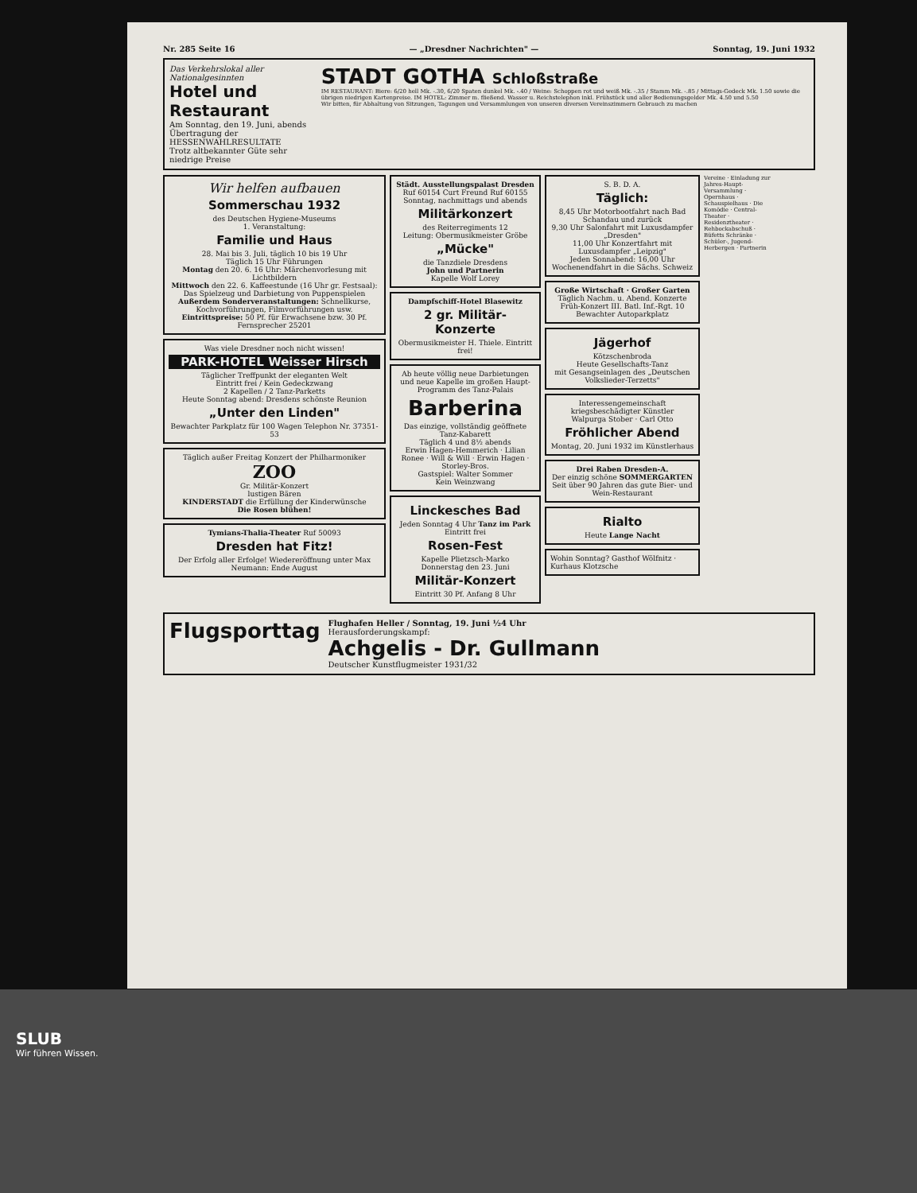Nr. 285 Seite 16 — „Dresdner Nachrichten" — Sonntag, 19. Juni 1932
Das Verkehrslokal aller Nationalgesinnten
Hotel und Restaurant
Am Sonntag, den 19. Juni, abends
Übertragung der HESSENWAHLRESULTATE
Trotz altbekannter Güte sehr niedrige Preise
STADT GOTHA Schloßstraße
IM RESTAURANT: Biere: 6/20 hell Mk. -.30, 6/20 Spaten dunkel Mk. -.40 / Weine: Schoppen rot und weiß Mk. -.35 / Stamm Mk. -.85 / Mittags-Gedeck Mk. 1.50 sowie die übrigen niedrigen Kartenpreise. IM HOTEL: Zimmer m. fließend. Wasser u. Reichstelephon inkl. Frühstück und aller Bedienungsgelder Mk. 4.50 und 5.50
Wir bitten, für Abhaltung von Sitzungen, Tagungen und Versammlungen von unseren diversen Vereinszimmern Gebrauch zu machen
Wir helfen aufbauen
Sommerschau 1932
des Deutschen Hygiene-Museums
1. Veranstaltung:
Familie und Haus
28. Mai bis 3. Juli, täglich 10 bis 19 Uhr
Täglich 15 Uhr Führungen
Montag den 20. 6. 16 Uhr: Märchenvorlesung mit Lichtbildern
Mittwoch den 22. 6. Kaffeestunde (16 Uhr gr. Festsaal): Das Spielzeug und Darbietung von Puppenspielen
Außerdem Sonderveranstaltungen: Schnellkurse, Kochvorführungen, Filmvorführungen usw.
Eintrittspreise: 50 Pf. für Erwachsene bzw. 30 Pf. Fernsprecher 25201
Was viele Dresdner noch nicht wissen!
PARK-HOTEL Weisser Hirsch
Täglicher Treffpunkt der eleganten Welt
Eintritt frei / Kein Gedeckzwang
2 Kapellen / 2 Tanz-Parketts
Heute Sonntag abend: Dresdens schönste Reunion
„Unter den Linden"
Bewachter Parkplatz für 100 Wagen Telephon Nr. 37351-53
Täglich außer Freitag Konzert der Philharmoniker ZOO
Gr. Militär-Konzert
lustigen Bären
KINDERSTADT die Erfüllung der Kinderwünsche
Die Rosen blühen!
Tymians-Thalia-Theater Ruf 50093
Dresden hat Fitz!
Der Erfolg aller Erfolge! Wiedereröffnung unter Max Neumann: Ende August
Städt. Ausstellungspalast Dresden
Ruf 60154 Curt Freund Ruf 60155
Sonntag, nachmittags und abends
Militärkonzert
des Reiterregiments 12
Leitung: Obermusikmeister Gröbe
„Mücke"
die Tanzdiele Dresdens
John und Partnerin
Kapelle Wolf Lorey
Dampfschiff-Hotel Blasewitz
2 gr. Militär-Konzerte
Obermusikmeister H. Thiele. Eintritt frei!
Ab heute völlig neue Darbietungen und neue Kapelle im großen Haupt-Programm des Tanz-Palais
Barberina
Das einzige, vollständig geöffnete Tanz-Kabarett
Täglich 4 und 8½ abends
Erwin Hagen-Hemmerich · Lilian Ronee · Will & Will · Erwin Hagen · Storley-Bros.
Gastspiel: Walter Sommer
Kein Weinzwang
Linckesches Bad
Jeden Sonntag 4 Uhr Tanz im Park Eintritt frei
Rosen-Fest
Kapelle Plietzsch-Marko
Donnerstag den 23. Juni
Militär-Konzert
Eintritt 30 Pf. Anfang 8 Uhr
S. B. D. A.
Täglich:
8,45 Uhr Motorbootfahrt nach Bad Schandau und zurück
9,30 Uhr Salonfahrt mit Luxusdampfer „Dresden"
11,00 Uhr Konzertfahrt mit Luxusdampfer „Leipzig"
Jeden Sonnabend: 16,00 Uhr Wochenendfahrt in die Sächs. Schweiz
Große Wirtschaft · Großer Garten
Täglich Nachm. u. Abend. Konzerte
Früh-Konzert III. Batl. Inf.-Rgt. 10
Bewachter Autoparkplatz
Jägerhof
Kötzschenbroda
Heute Gesellschafts-Tanz
mit Gesangseinlagen des „Deutschen Volkslieder-Terzetts"
Interessengemeinschaft kriegsbeschädigter Künstler
Walpurga Stober · Carl Otto
Fröhlicher Abend
Montag, 20. Juni 1932 im Künstlerhaus
Drei Raben Dresden-A.
Der einzig schöne SOMMERGARTEN
Seit über 90 Jahren das gute Bier- und Wein-Restaurant
Rialto
Heute Lange Nacht
Wohin Sonntag? Gasthof Wölfnitz · Kurhaus Klotzsche
Vereine · Einladung zur Jahres-Haupt-Versammlung · Opernhaus · Schauspielhaus · Die Komödie · Central-Theater · Residenztheater · Rehbockabschuß · Büfetts Schränke · Schüler-, Jugend-Herbergen · Partnerin
Flugsporttag
Flughafen Heller / Sonntag, 19. Juni ½4 Uhr
Herausforderungskampf:
Achgelis - Dr. Gullmann
Deutscher Kunstflugmeister 1931/32
SLUB
Wir führen Wissen.